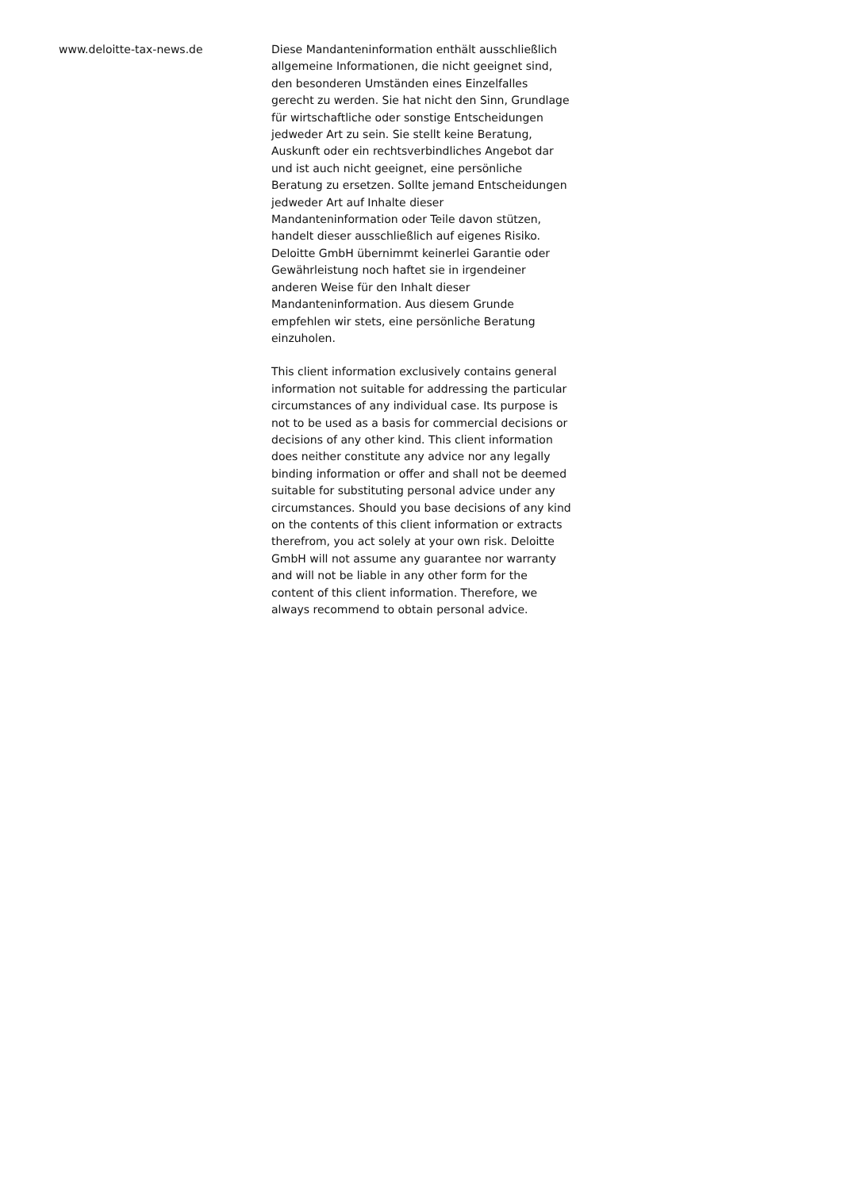www.deloitte-tax-news.de
Diese Mandanteninformation enthält ausschließlich allgemeine Informationen, die nicht geeignet sind, den besonderen Umständen eines Einzelfalles gerecht zu werden. Sie hat nicht den Sinn, Grundlage für wirtschaftliche oder sonstige Entscheidungen jedweder Art zu sein. Sie stellt keine Beratung, Auskunft oder ein rechtsverbindliches Angebot dar und ist auch nicht geeignet, eine persönliche Beratung zu ersetzen. Sollte jemand Entscheidungen jedweder Art auf Inhalte dieser Mandanteninformation oder Teile davon stützen, handelt dieser ausschließlich auf eigenes Risiko. Deloitte GmbH übernimmt keinerlei Garantie oder Gewährleistung noch haftet sie in irgendeiner anderen Weise für den Inhalt dieser Mandanteninformation. Aus diesem Grunde empfehlen wir stets, eine persönliche Beratung einzuholen.
This client information exclusively contains general information not suitable for addressing the particular circumstances of any individual case. Its purpose is not to be used as a basis for commercial decisions or decisions of any other kind. This client information does neither constitute any advice nor any legally binding information or offer and shall not be deemed suitable for substituting personal advice under any circumstances. Should you base decisions of any kind on the contents of this client information or extracts therefrom, you act solely at your own risk. Deloitte GmbH will not assume any guarantee nor warranty and will not be liable in any other form for the content of this client information. Therefore, we always recommend to obtain personal advice.